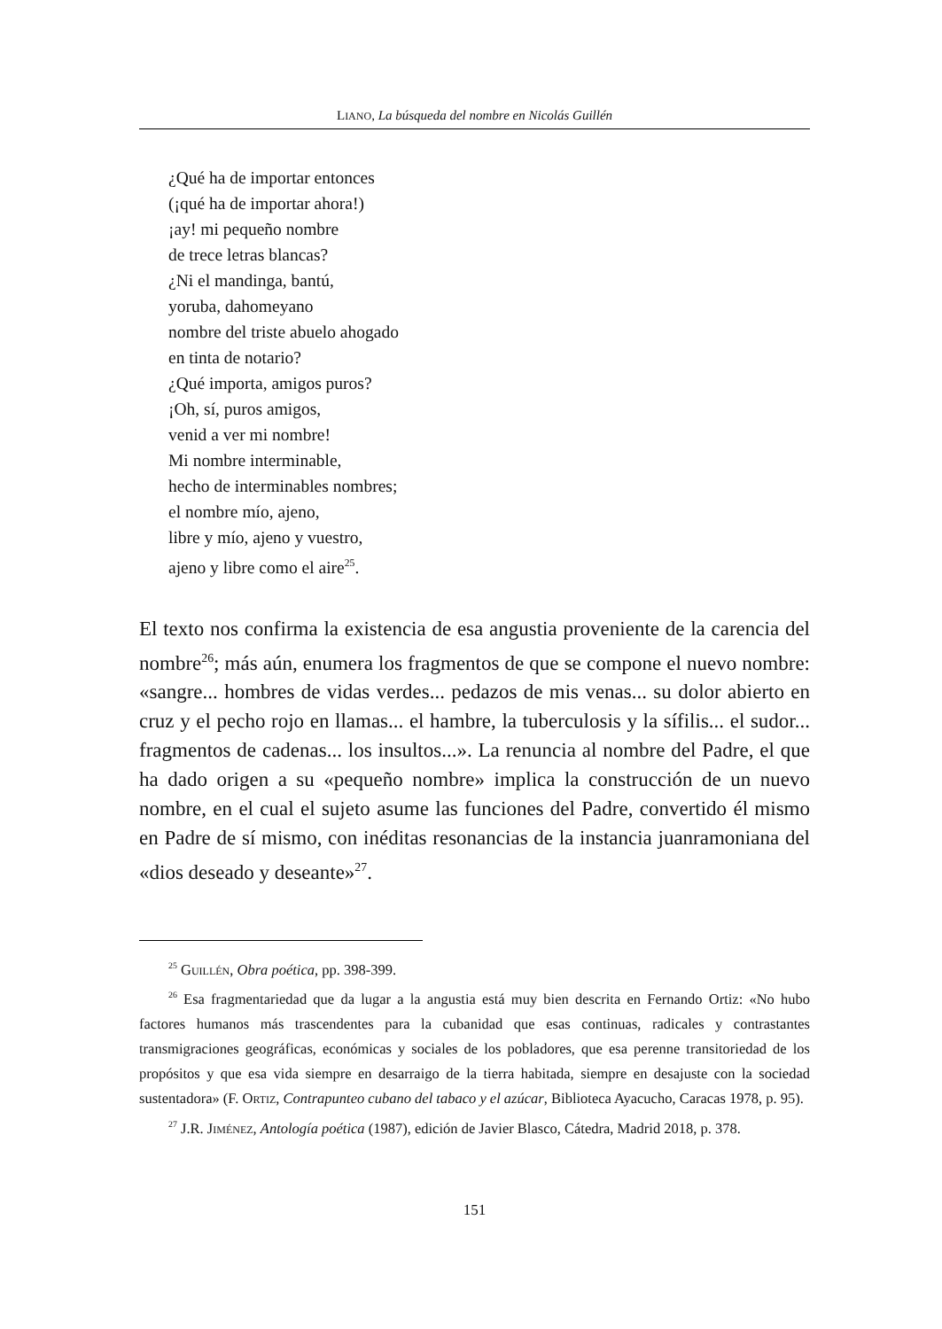LIANO, La búsqueda del nombre en Nicolás Guillén
¿Qué ha de importar entonces
(¡qué ha de importar ahora!)
¡ay! mi pequeño nombre
de trece letras blancas?
¿Ni el mandinga, bantú,
yoruba, dahomeyano
nombre del triste abuelo ahogado
en tinta de notario?
¿Qué importa, amigos puros?
¡Oh, sí, puros amigos,
venid a ver mi nombre!
Mi nombre interminable,
hecho de interminables nombres;
el nombre mío, ajeno,
libre y mío, ajeno y vuestro,
ajeno y libre como el aire<sup>25</sup>.
El texto nos confirma la existencia de esa angustia proveniente de la carencia del nombre<sup>26</sup>; más aún, enumera los fragmentos de que se compone el nuevo nombre: «sangre... hombres de vidas verdes... pedazos de mis venas... su dolor abierto en cruz y el pecho rojo en llamas... el hambre, la tuberculosis y la sífilis... el sudor... fragmentos de cadenas... los insultos...». La renuncia al nombre del Padre, el que ha dado origen a su «pequeño nombre» implica la construcción de un nuevo nombre, en el cual el sujeto asume las funciones del Padre, convertido él mismo en Padre de sí mismo, con inéditas resonancias de la instancia juanramoniana del «dios deseado y deseante»<sup>27</sup>.
<sup>25</sup> GUILLÉN, Obra poética, pp. 398-399.
<sup>26</sup> Esa fragmentariedad que da lugar a la angustia está muy bien descrita en Fernando Ortiz: «No hubo factores humanos más trascendentes para la cubanidad que esas continuas, radicales y contrastantes transmigraciones geográficas, económicas y sociales de los pobladores, que esa perenne transitoriedad de los propósitos y que esa vida siempre en desarraigo de la tierra habitada, siempre en desajuste con la sociedad sustentadora» (F. ORTIZ, Contrapunteo cubano del tabaco y el azúcar, Biblioteca Ayacucho, Caracas 1978, p. 95).
<sup>27</sup> J.R. JIMÉNEZ, Antología poética (1987), edición de Javier Blasco, Cátedra, Madrid 2018, p. 378.
151